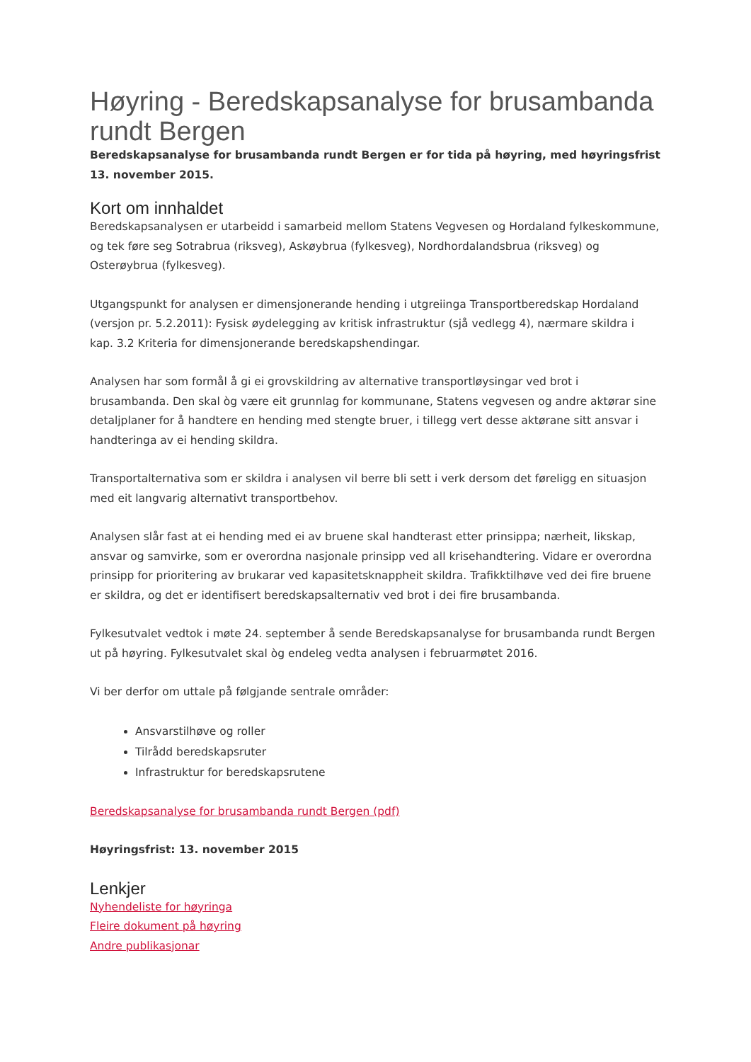Høyring - Beredskapsanalyse for brusambanda rundt Bergen
Beredskapsanalyse for brusambanda rundt Bergen er for tida på høyring, med høyringsfrist 13. november 2015.
Kort om innhaldet
Beredskapsanalysen er utarbeidd i samarbeid mellom Statens Vegvesen og Hordaland fylkeskommune, og tek føre seg Sotrabrua (riksveg), Askøybrua (fylkesveg), Nordhordalandsbrua (riksveg) og Osterøybrua (fylkesveg).
Utgangspunkt for analysen er dimensjonerande hending i utgreiinga Transportberedskap Hordaland (versjon pr. 5.2.2011): Fysisk øydelegging av kritisk infrastruktur (sjå vedlegg 4), nærmare skildra i kap. 3.2 Kriteria for dimensjonerande beredskapshendingar.
Analysen har som formål å gi ei grovskildring av alternative transportløysingar ved brot i brusambanda. Den skal òg være eit grunnlag for kommunane, Statens vegvesen og andre aktørar sine detaljplaner for å handtere en hending med stengte bruer, i tillegg vert desse aktørane sitt ansvar i handteringa av ei hending skildra.
Transportalternativa som er skildra i analysen vil berre bli sett i verk dersom det føreligg en situasjon med eit langvarig alternativt transportbehov.
Analysen slår fast at ei hending med ei av bruene skal handterast etter prinsippa; nærheit, likskap, ansvar og samvirke, som er overordna nasjonale prinsipp ved all krisehandtering. Vidare er overordna prinsipp for prioritering av brukarar ved kapasitetsknappheit skildra. Trafikktilhøve ved dei fire bruene er skildra, og det er identifisert beredskapsalternativ ved brot i dei fire brusambanda.
Fylkesutvalet vedtok i møte 24. september å sende Beredskapsanalyse for brusambanda rundt Bergen ut på høyring. Fylkesutvalet skal òg endeleg vedta analysen i februarmøtet 2016.
Vi ber derfor om uttale på følgjande sentrale områder:
Ansvarstilhøve og roller
Tilrådd beredskapsruter
Infrastruktur for beredskapsrutene
Beredskapsanalyse for brusambanda rundt Bergen (pdf)
Høyringsfrist: 13. november 2015
Lenkjer
Nyhendeliste for høyringa
Fleire dokument på høyring
Andre publikasjonar